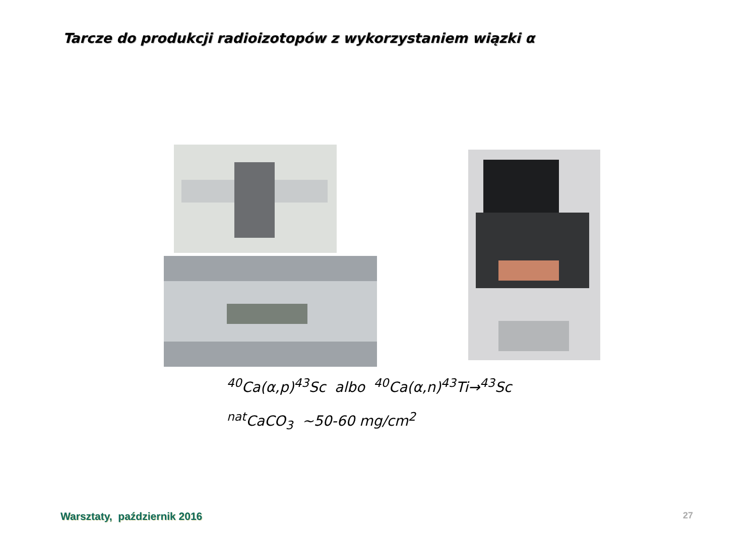Tarcze do produkcji radioizotopów z wykorzystaniem wiązki α
<sup>40</sup>Ca(α,p)<sup>43</sup>Sc albo <sup>40</sup>Ca(α,n)<sup>43</sup>Ti→<sup>43</sup>Sc
<sup>nat</sup>CaCO<sub>3</sub> ~50-60 mg/cm<sup>2</sup>
Warsztaty, październik 2016 27